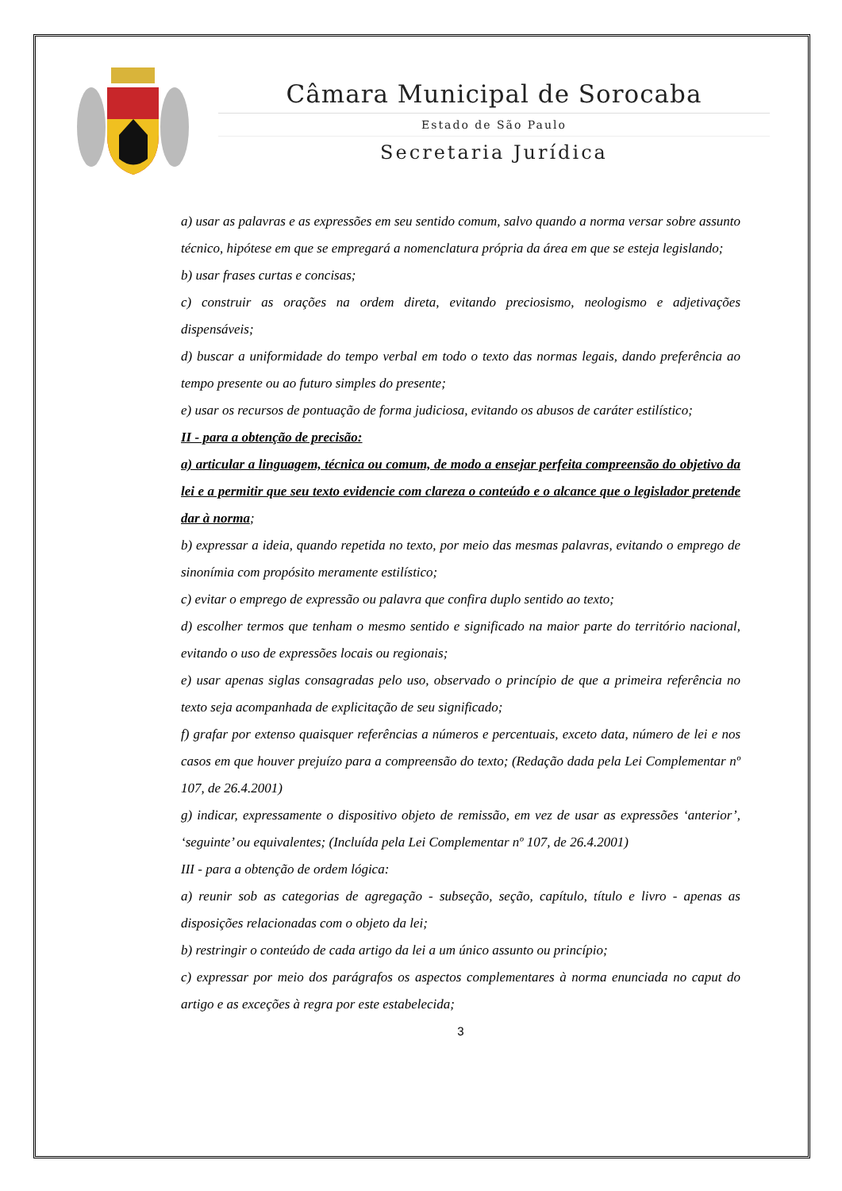Câmara Municipal de Sorocaba
Estado de São Paulo
Secretaria Jurídica
a) usar as palavras e as expressões em seu sentido comum, salvo quando a norma versar sobre assunto técnico, hipótese em que se empregará a nomenclatura própria da área em que se esteja legislando;
b) usar frases curtas e concisas;
c) construir as orações na ordem direta, evitando preciosismo, neologismo e adjetivações dispensáveis;
d) buscar a uniformidade do tempo verbal em todo o texto das normas legais, dando preferência ao tempo presente ou ao futuro simples do presente;
e) usar os recursos de pontuação de forma judiciosa, evitando os abusos de caráter estilístico;
II - para a obtenção de precisão:
a) articular a linguagem, técnica ou comum, de modo a ensejar perfeita compreensão do objetivo da lei e a permitir que seu texto evidencie com clareza o conteúdo e o alcance que o legislador pretende dar à norma;
b) expressar a ideia, quando repetida no texto, por meio das mesmas palavras, evitando o emprego de sinonímia com propósito meramente estilístico;
c) evitar o emprego de expressão ou palavra que confira duplo sentido ao texto;
d) escolher termos que tenham o mesmo sentido e significado na maior parte do território nacional, evitando o uso de expressões locais ou regionais;
e) usar apenas siglas consagradas pelo uso, observado o princípio de que a primeira referência no texto seja acompanhada de explicitação de seu significado;
f) grafar por extenso quaisquer referências a números e percentuais, exceto data, número de lei e nos casos em que houver prejuízo para a compreensão do texto; (Redação dada pela Lei Complementar nº 107, de 26.4.2001)
g) indicar, expressamente o dispositivo objeto de remissão, em vez de usar as expressões ‘anterior’, ‘seguinte’ ou equivalentes; (Incluída pela Lei Complementar nº 107, de 26.4.2001)
III - para a obtenção de ordem lógica:
a) reunir sob as categorias de agregação - subseção, seção, capítulo, título e livro - apenas as disposições relacionadas com o objeto da lei;
b) restringir o conteúdo de cada artigo da lei a um único assunto ou princípio;
c) expressar por meio dos parágrafos os aspectos complementares à norma enunciada no caput do artigo e as exceções à regra por este estabelecida;
3